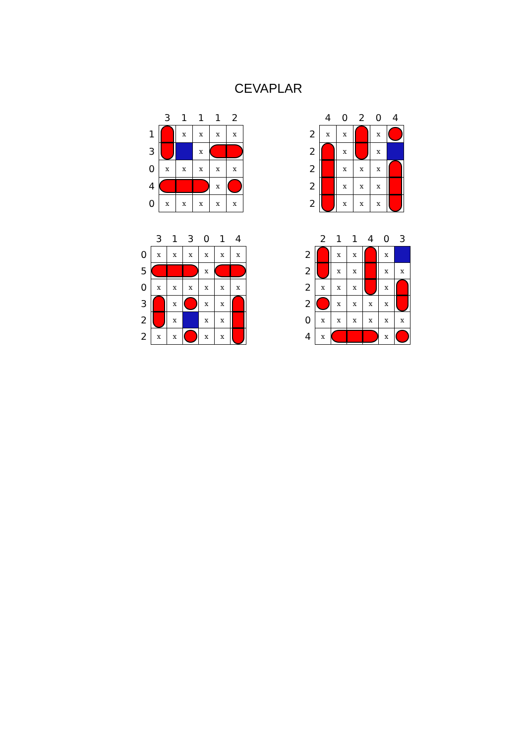CEVAPLAR
| | 3 | 1 | 1 | 1 | 2 |
| --- | --- | --- | --- | --- | --- |
| 1 | | x | x | x | x |
| 3 | | | x | | |
| 0 | x | x | x | x | x |
| 4 | | | | x | |
| 0 | x | x | x | x | x |
| | 4 | 0 | 2 | 0 | 4 |
| --- | --- | --- | --- | --- | --- |
| 2 | x | x | | x | |
| 2 | | x | | x | |
| 2 | | x | x | x | |
| 2 | | x | x | x | |
| 2 | | x | x | x | |
| | 3 | 1 | 3 | 0 | 1 | 4 |
| --- | --- | --- | --- | --- | --- | --- |
| 0 | x | x | x | x | x | x |
| 5 | | | | x | | |
| 0 | x | x | x | x | x | x |
| 3 | | x | | x | x | |
| 2 | | x | | x | x | |
| 2 | x | x | | x | x | |
| | 2 | 1 | 1 | 4 | 0 | 3 |
| --- | --- | --- | --- | --- | --- | --- |
| 2 | | x | x | | x | |
| 2 | | x | x | | x | x |
| 2 | x | x | x | | x | |
| 2 | | x | x | x | x | |
| 0 | x | x | x | x | x | x |
| 4 | x | | | | x | |